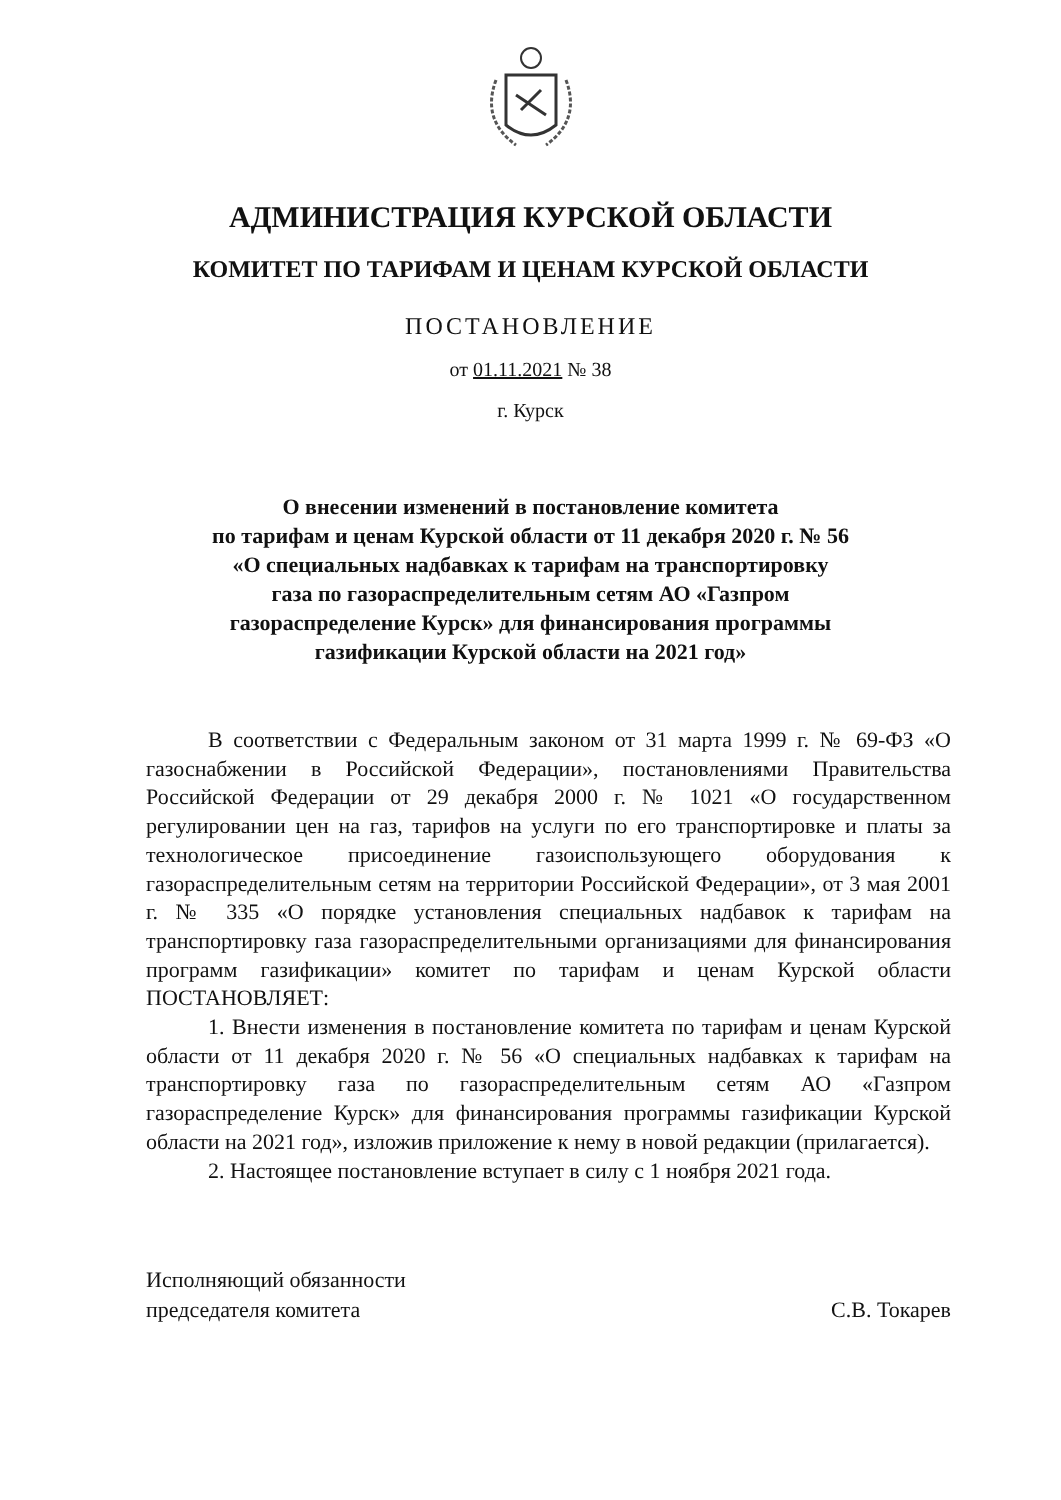АДМИНИСТРАЦИЯ КУРСКОЙ ОБЛАСТИ
КОМИТЕТ ПО ТАРИФАМ И ЦЕНАМ КУРСКОЙ ОБЛАСТИ
ПОСТАНОВЛЕНИЕ
от 01.11.2021 № 38
г. Курск
О внесении изменений в постановление комитета
по тарифам и ценам Курской области от 11 декабря 2020 г. № 56
«О специальных надбавках к тарифам на транспортировку
газа по газораспределительным сетям АО «Газпром
газораспределение Курск» для финансирования программы
газификации Курской области на 2021 год»
В соответствии с Федеральным законом от 31 марта 1999 г. № 69-ФЗ «О газоснабжении в Российской Федерации», постановлениями Правительства Российской Федерации от 29 декабря 2000 г. № 1021 «О государственном регулировании цен на газ, тарифов на услуги по его транспортировке и платы за технологическое присоединение газоиспользующего оборудования к газораспределительным сетям на территории Российской Федерации», от 3 мая 2001 г. № 335 «О порядке установления специальных надбавок к тарифам на транспортировку газа газораспределительными организациями для финансирования программ газификации» комитет по тарифам и ценам Курской области ПОСТАНОВЛЯЕТ:
1. Внести изменения в постановление комитета по тарифам и ценам Курской области от 11 декабря 2020 г. № 56 «О специальных надбавках к тарифам на транспортировку газа по газораспределительным сетям АО «Газпром газораспределение Курск» для финансирования программы газификации Курской области на 2021 год», изложив приложение к нему в новой редакции (прилагается).
2. Настоящее постановление вступает в силу с 1 ноября 2021 года.
Исполняющий обязанности
председателя комитета
С.В. Токарев